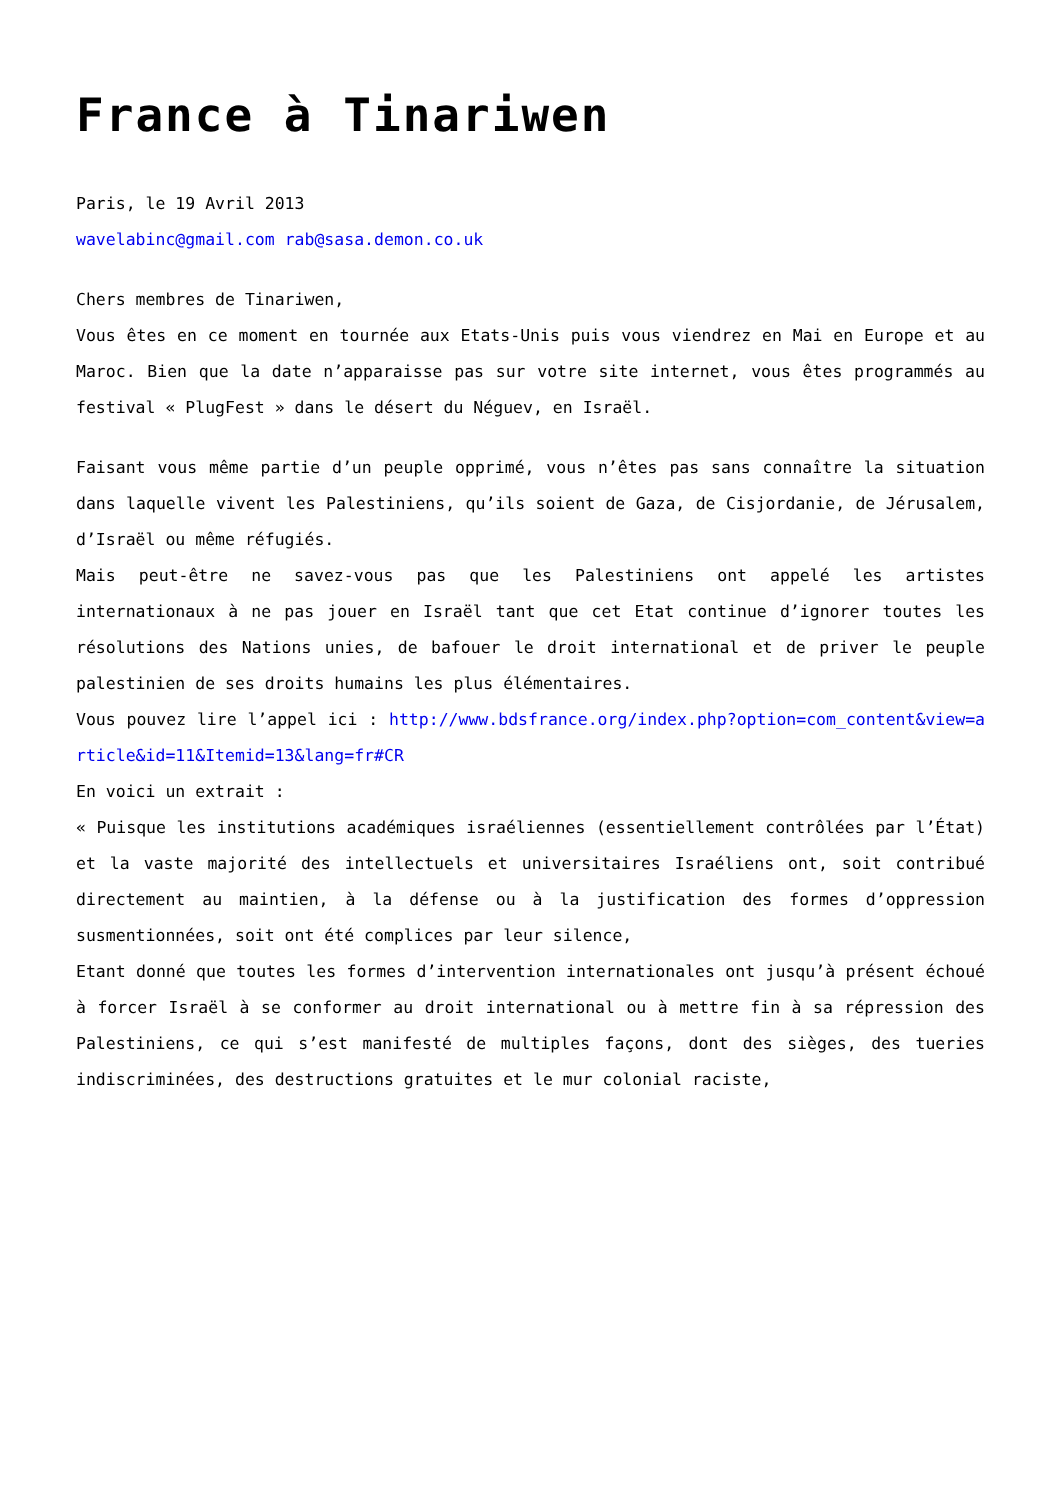France à Tinariwen
Paris, le 19 Avril 2013
wavelabinc@gmail.com rab@sasa.demon.co.uk
Chers membres de Tinariwen,
Vous êtes en ce moment en tournée aux Etats-Unis puis vous viendrez en Mai en Europe et au Maroc. Bien que la date n’apparaisse pas sur votre site internet, vous êtes programmés au festival « PlugFest » dans le désert du Néguev, en Israël.
Faisant vous même partie d’un peuple opprimé, vous n’êtes pas sans connaître la situation dans laquelle vivent les Palestiniens, qu’ils soient de Gaza, de Cisjordanie, de Jérusalem, d’Israël ou même réfugiés.
Mais peut-être ne savez-vous pas que les Palestiniens ont appelé les artistes internationaux à ne pas jouer en Israël tant que cet Etat continue d’ignorer toutes les résolutions des Nations unies, de bafouer le droit international et de priver le peuple palestinien de ses droits humains les plus élémentaires.
Vous pouvez lire l’appel ici : http://www.bdsfrance.org/index.php?option=com_content&view=article&id=11&Itemid=13&lang=fr#CR
En voici un extrait :
« Puisque les institutions académiques israéliennes (essentiellement contrôlées par l’État) et la vaste majorité des intellectuels et universitaires Israéliens ont, soit contribué directement au maintien, à la défense ou à la justification des formes d’oppression susmentionnées, soit ont été complices par leur silence,
Etant donné que toutes les formes d’intervention internationales ont jusqu’à présent échoué à forcer Israël à se conformer au droit international ou à mettre fin à sa répression des Palestiniens, ce qui s’est manifesté de multiples façons, dont des sièges, des tueries indiscriminées, des destructions gratuites et le mur colonial raciste,